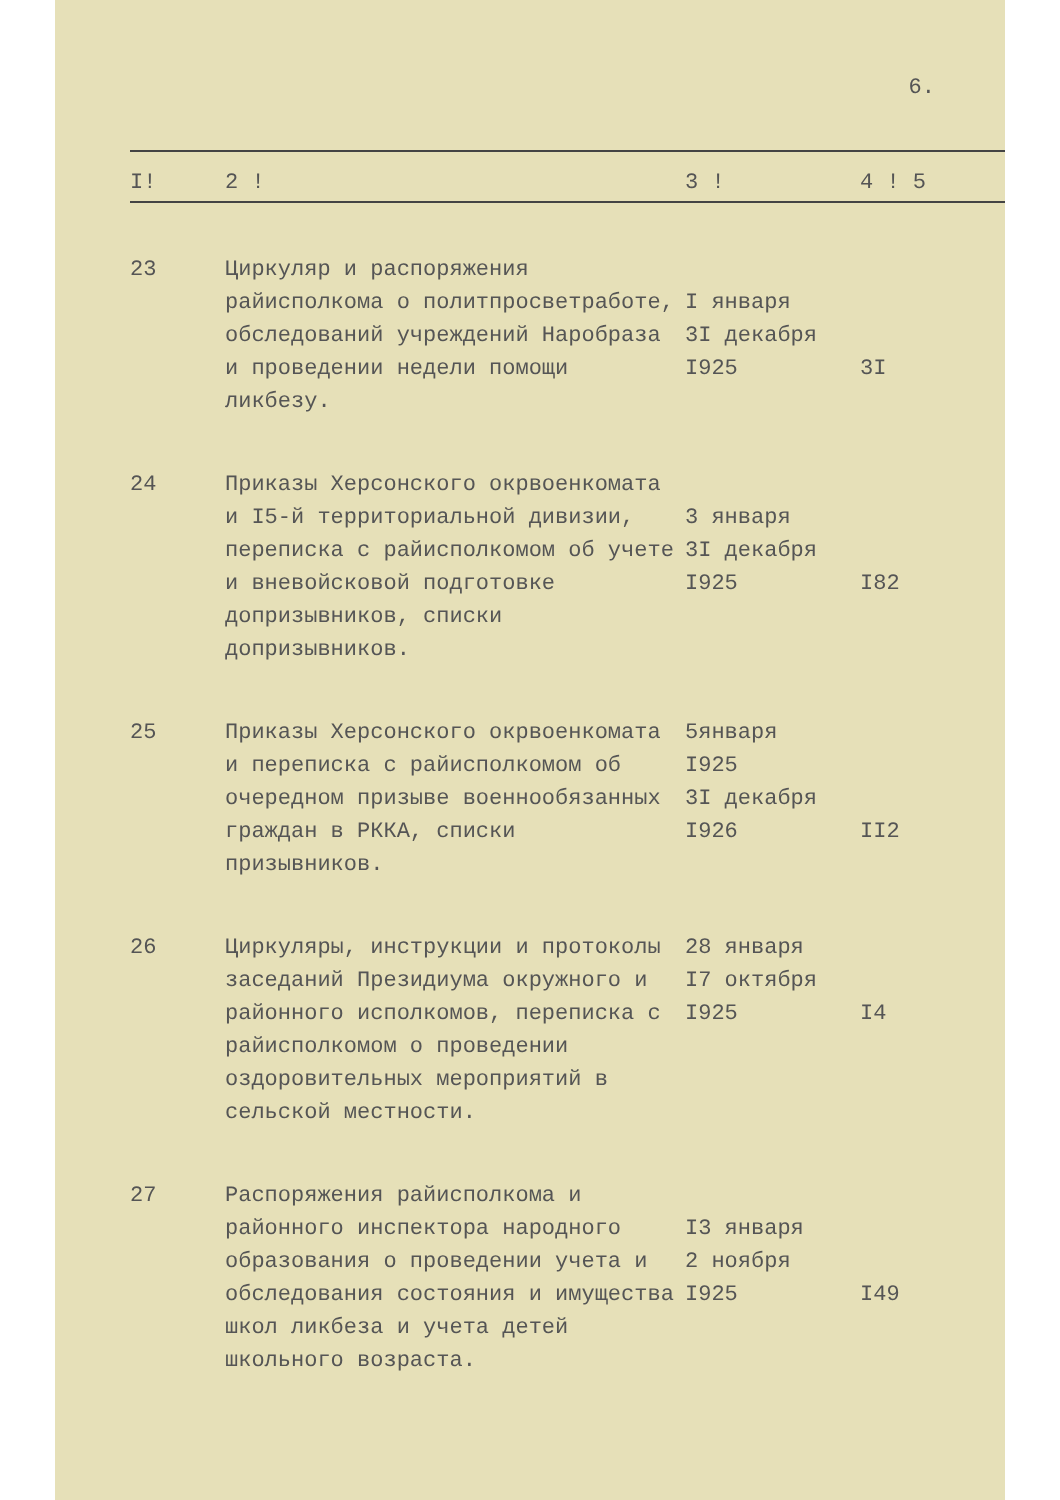6.
| I! | 2 ! | 3 ! | 4 ! 5 |
| --- | --- | --- | --- |
| 23 | Циркуляр и распоряжения райисполкома о политпросветработе, обследований учреждений Наробраза и проведении недели помощи ликбезу. | I января 3I декабря I925 | 3I |
| 24 | Приказы Херсонского окрвоенкомата и I5-й территориальной дивизии, переписка с райисполкомом об учете и вневойсковой подготовке допризывников, списки допризывников. | 3 января 3I декабря I925 | I82 |
| 25 | Приказы Херсонского окрвоенкомата и переписка с райисполкомом об очередном призыве военнообязанных граждан в РККА, списки призывников. | 5января I925 3I декабря I926 | II2 |
| 26 | Циркуляры, инструкции и протоколы заседаний Президиума окружного и районного исполкомов, переписка с райисполкомом о проведении оздоровительных мероприятий в сельской местности. | 28 января I7 октября I925 | I4 |
| 27 | Распоряжения райисполкома и районного инспектора народного образования о проведении учета и обследования состояния и имущества школ ликбеза и учета детей школьного возраста. | I3 января 2 ноября I925 | I49 |